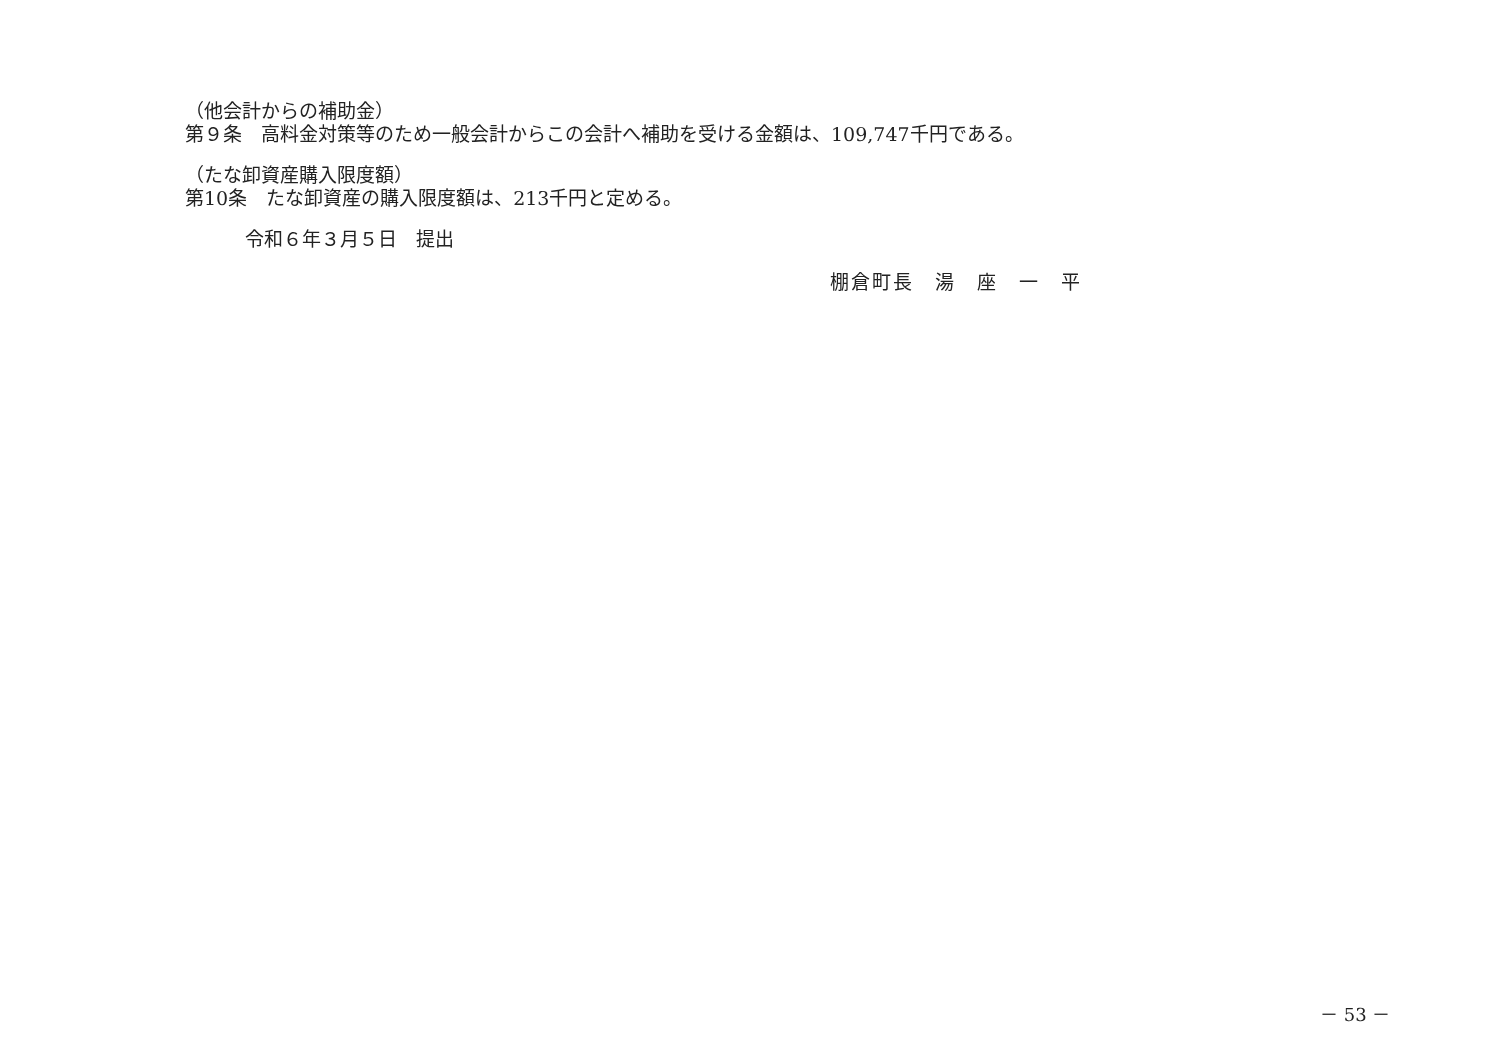（他会計からの補助金）
第９条　高料金対策等のため一般会計からこの会計へ補助を受ける金額は、109,747千円である。
（たな卸資産購入限度額）
第10条　たな卸資産の購入限度額は、213千円と定める。
令和６年３月５日　提出
棚倉町長　湯　座　一　平
－ 53 －